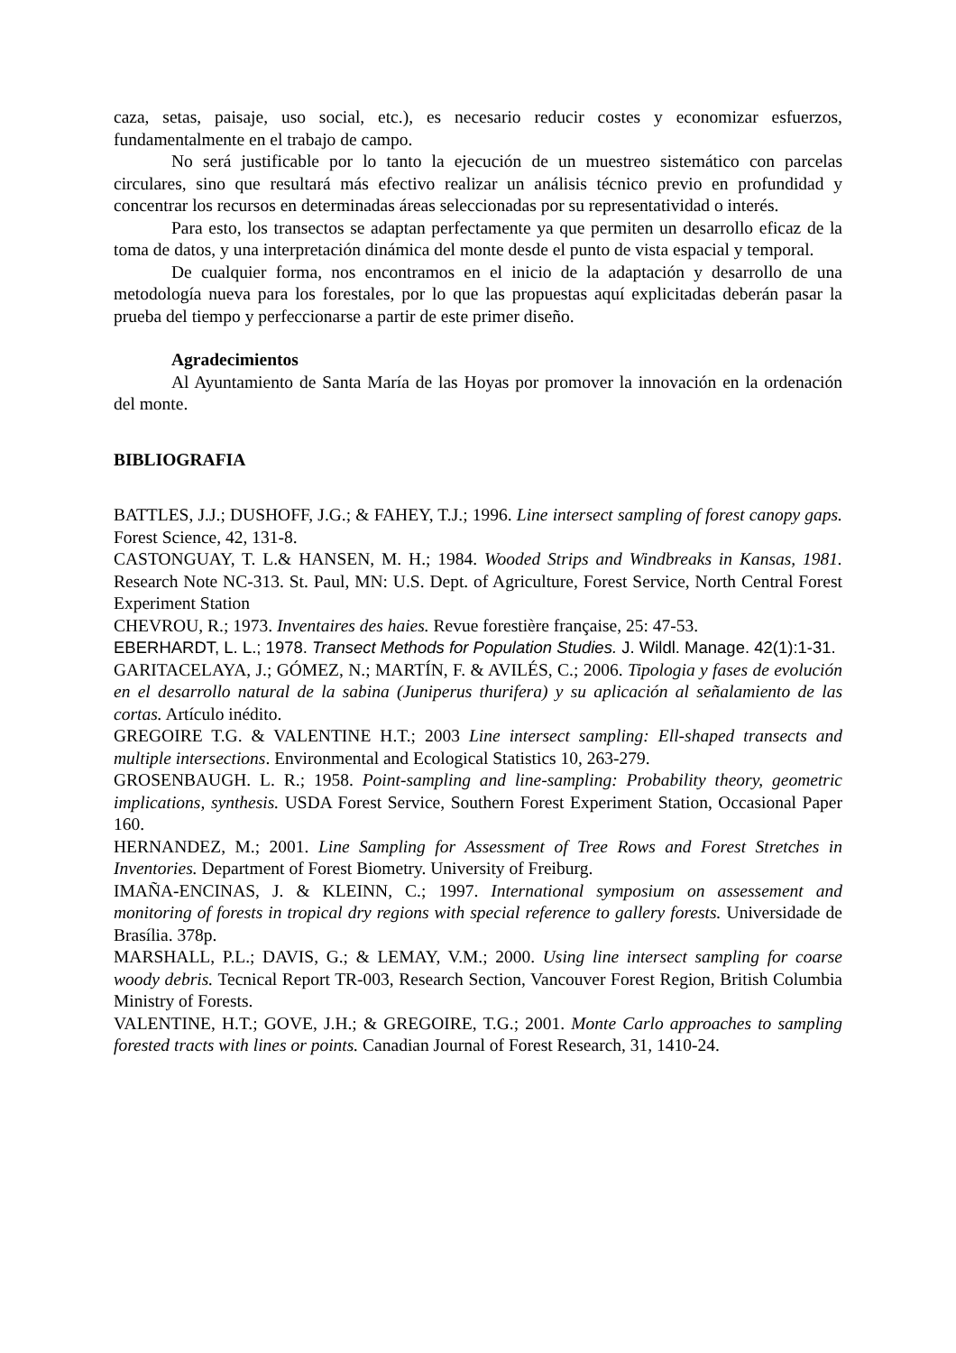caza, setas, paisaje, uso social, etc.), es necesario reducir costes y economizar esfuerzos, fundamentalmente en el trabajo de campo.
No será justificable por lo tanto la ejecución de un muestreo sistemático con parcelas circulares, sino que resultará más efectivo realizar un análisis técnico previo en profundidad y concentrar los recursos en determinadas áreas seleccionadas por su representatividad o interés.
Para esto, los transectos se adaptan perfectamente ya que permiten un desarrollo eficaz de la toma de datos, y una interpretación dinámica del monte desde el punto de vista espacial y temporal.
De cualquier forma, nos encontramos en el inicio de la adaptación y desarrollo de una metodología nueva para los forestales, por lo que las propuestas aquí explicitadas deberán pasar la prueba del tiempo y perfeccionarse a partir de este primer diseño.
Agradecimientos
Al Ayuntamiento de Santa María de las Hoyas por promover la innovación en la ordenación del monte.
BIBLIOGRAFIA
BATTLES, J.J.; DUSHOFF, J.G.; & FAHEY, T.J.; 1996. Line intersect sampling of forest canopy gaps. Forest Science, 42, 131-8.
CASTONGUAY, T. L.& HANSEN, M. H.; 1984. Wooded Strips and Windbreaks in Kansas, 1981. Research Note NC-313. St. Paul, MN: U.S. Dept. of Agriculture, Forest Service, North Central Forest Experiment Station
CHEVROU, R.; 1973. Inventaires des haies. Revue forestière française, 25: 47-53.
EBERHARDT, L. L.; 1978. Transect Methods for Population Studies. J. Wildl. Manage. 42(1):1-31.
GARITACELAYA, J.; GÓMEZ, N.; MARTÍN, F. & AVILÉS, C.; 2006. Tipologia y fases de evolución en el desarrollo natural de la sabina (Juniperus thurifera) y su aplicación al señalamiento de las cortas. Artículo inédito.
GREGOIRE T.G. & VALENTINE H.T.; 2003 Line intersect sampling: Ell-shaped transects and multiple intersections. Environmental and Ecological Statistics 10, 263-279.
GROSENBAUGH. L. R.; 1958. Point-sampling and line-sampling: Probability theory, geometric implications, synthesis. USDA Forest Service, Southern Forest Experiment Station, Occasional Paper 160.
HERNANDEZ, M.; 2001. Line Sampling for Assessment of Tree Rows and Forest Stretches in Inventories. Department of Forest Biometry. University of Freiburg.
IMAÑA-ENCINAS, J. & KLEINN, C.; 1997. International symposium on assessement and monitoring of forests in tropical dry regions with special reference to gallery forests. Universidade de Brasília. 378p.
MARSHALL, P.L.; DAVIS, G.; & LEMAY, V.M.; 2000. Using line intersect sampling for coarse woody debris. Tecnical Report TR-003, Research Section, Vancouver Forest Region, British Columbia Ministry of Forests.
VALENTINE, H.T.; GOVE, J.H.; & GREGOIRE, T.G.; 2001. Monte Carlo approaches to sampling forested tracts with lines or points. Canadian Journal of Forest Research, 31, 1410-24.